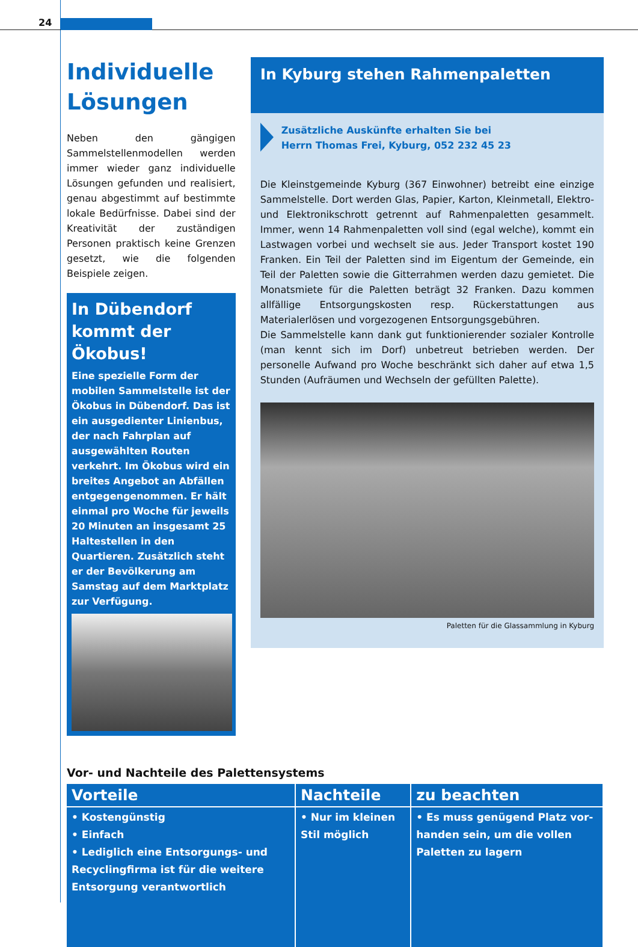24
Individuelle Lösungen
Neben den gängigen Sammelstellen­modellen werden immer wieder ganz individuelle Lösungen gefunden und realisiert, genau abgestimmt auf bestimmte lokale Bedürfnisse. Dabei sind der Kreativität der zuständigen Personen praktisch keine Grenzen gesetzt, wie die folgenden Beispiele zeigen.
In Dübendorf kommt der Ökobus!
Eine spezielle Form der mobilen Sammelstelle ist der Ökobus in Dübendorf. Das ist ein ausge­dienter Linienbus, der nach Fahr­plan auf ausgewählten Routen verkehrt. Im Ökobus wird ein breites Angebot an Abfällen entgegengenommen. Er hält einmal pro Woche für jeweils 20 Minuten an insgesamt 25 Haltestellen in den Quartieren. Zusätzlich steht er der Bevölke­rung am Samstag auf dem Marktplatz zur Verfügung.
In Kyburg stehen Rahmenpaletten
Zusätzliche Auskünfte erhalten Sie bei
Herrn Thomas Frei, Kyburg, 052 232 45 23
Die Kleinstgemeinde Kyburg (367 Einwohner) betreibt eine einzi­ge Sammelstelle. Dort werden Glas, Papier, Karton, Kleinmetall, Elektro- und Elektronikschrott getrennt auf Rahmenpaletten gesammelt. Immer, wenn 14 Rahmenpaletten voll sind (egal wel­che), kommt ein Lastwagen vorbei und wechselt sie aus. Jeder Transport kostet 190 Franken. Ein Teil der Paletten sind im Eigen­tum der Gemeinde, ein Teil der Paletten sowie die Gitterrahmen werden dazu gemietet. Die Monatsmiete für die Paletten beträgt 32 Franken. Dazu kommen allfällige Entsorgungskosten resp. Rückerstattungen aus Materialerlösen und vorgezogenen Entsor­gungsgebühren.
Die Sammelstelle kann dank gut funktionierender sozialer Kon­trolle (man kennt sich im Dorf) unbetreut betrieben werden. Der personelle Aufwand pro Woche beschränkt sich daher auf etwa 1,5 Stunden (Aufräumen und Wechseln der gefüllten Palette).
Paletten für die Glassammlung in Kyburg
Vor- und Nachteile des Palettensystems
| Vorteile | Nachteile | zu beachten |
| --- | --- | --- |
| • Kostengünstig • Einfach • Lediglich eine Entsorgungs- und Recyclingfirma ist für die weitere Entsorgung verantwortlich | • Nur im kleinen Stil möglich | • Es muss genügend Platz vor­handen sein, um die vollen Paletten zu lagern |